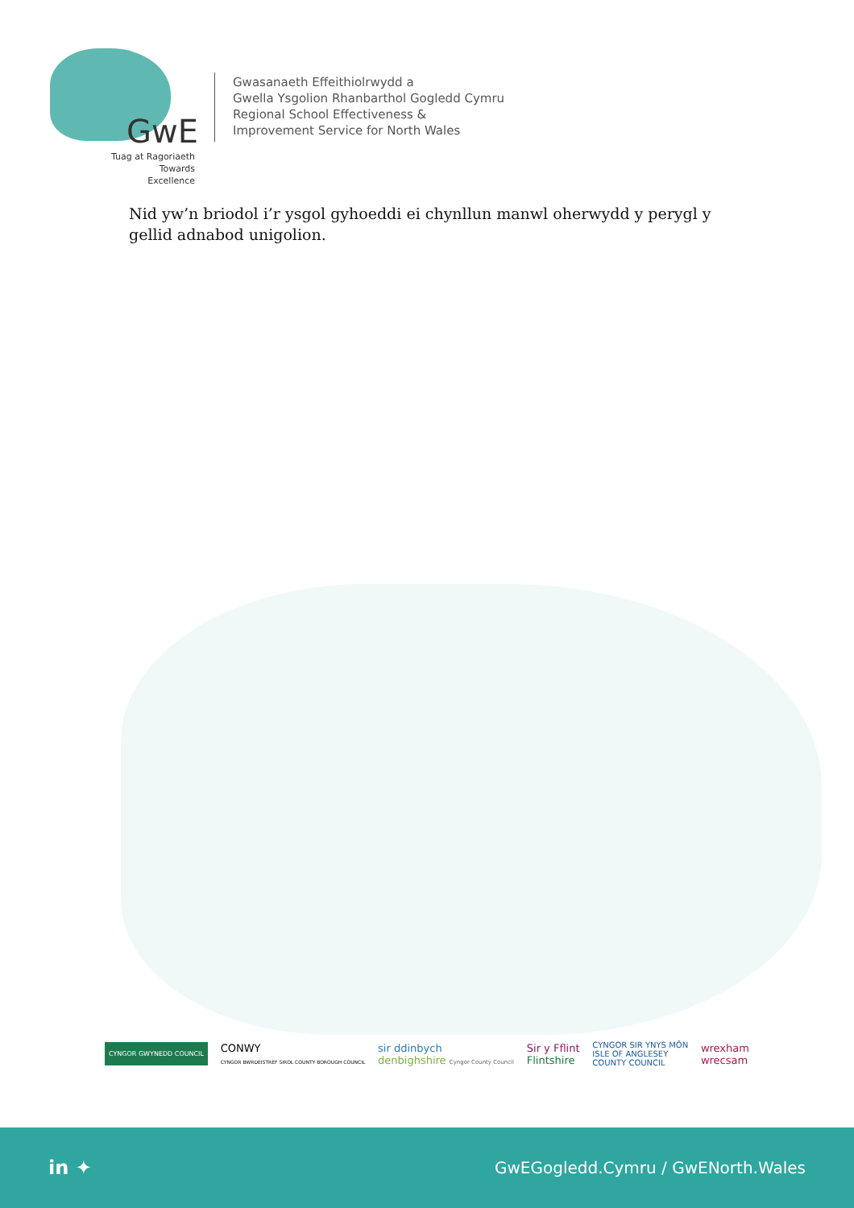GwE
Tuag at Ragoriaeth
Towards Excellence
Gwasanaeth Effeithiolrwydd a
Gwella Ysgolion Rhanbarthol Gogledd Cymru
Regional School Effectiveness &
Improvement Service for North Wales
Nid yw’n briodol i’r ysgol gyhoeddi ei chynllun manwl oherwydd y perygl y gellid adnabod unigolion.
CYNGOR GWYNEDD COUNCIL
CONWY
CYNGOR BWRDEISTREF SIROL COUNTY BOROUGH COUNCIL
sir ddinbych
denbighshire Cyngor County Council
Sir y Fflint
Flintshire
CYNGOR SIR YNYS MÔN
ISLE OF ANGLESEY
COUNTY COUNCIL
wrexham
wrecsam
in ✦
GwEGogledd.Cymru / GwENorth.Wales